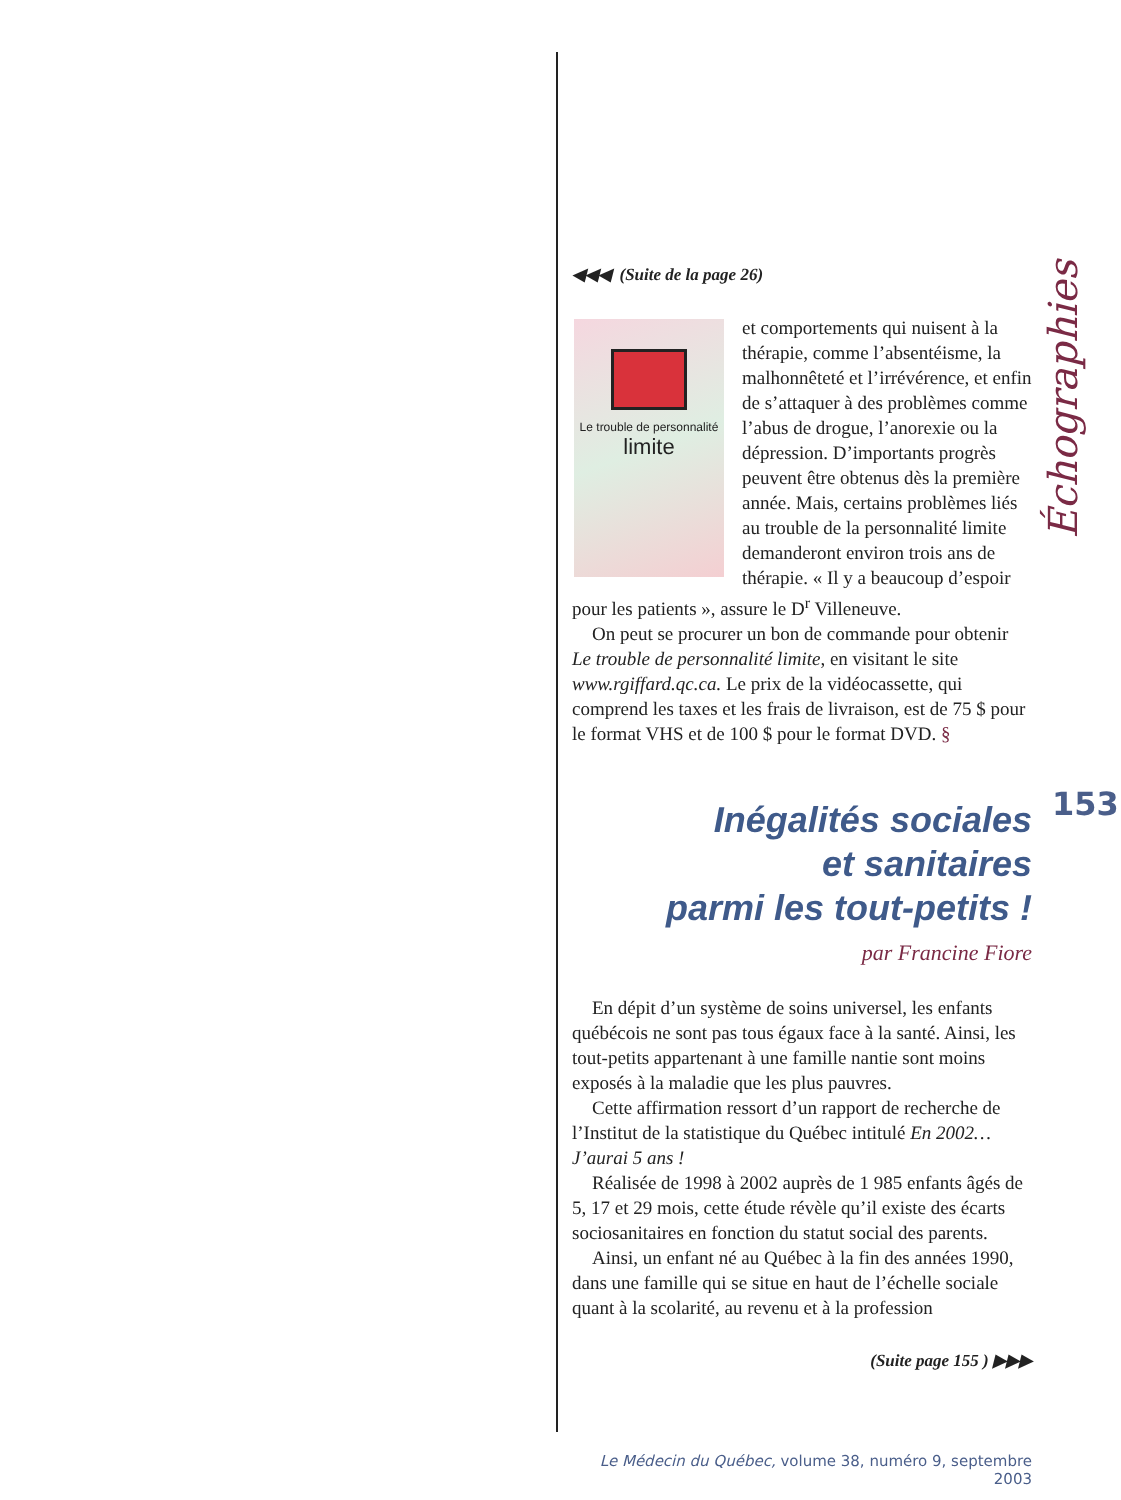Échographies
153
◀◀◀ (Suite de la page 26)
Le trouble de personnalité
limite
et comportements qui nuisent à la thérapie, comme l’absentéisme, la malhonnêteté et l’irrévérence, et enfin de s’attaquer à des problèmes comme l’abus de drogue, l’anorexie ou la dépression. D’importants progrès peuvent être obtenus dès la première année. Mais, certains problèmes liés au trouble de la personnalité limite demanderont environ trois ans de thérapie. « Il y a beaucoup d’espoir pour les patients », assure le D<sup>r</sup> Villeneuve.
On peut se procurer un bon de commande pour obtenir Le trouble de personnalité limite, en visitant le site www.rgiffard.qc.ca. Le prix de la vidéocassette, qui comprend les taxes et les frais de livraison, est de 75 $ pour le format VHS et de 100 $ pour le format DVD. §
Inégalités sociales
et sanitaires
parmi les tout-petits !
par Francine Fiore
En dépit d’un système de soins universel, les enfants québécois ne sont pas tous égaux face à la santé. Ainsi, les tout-petits appartenant à une famille nantie sont moins exposés à la maladie que les plus pauvres.
Cette affirmation ressort d’un rapport de recherche de l’Institut de la statistique du Québec intitulé En 2002… J’aurai 5 ans !
Réalisée de 1998 à 2002 auprès de 1 985 enfants âgés de 5, 17 et 29 mois, cette étude révèle qu’il existe des écarts sociosanitaires en fonction du statut social des parents.
Ainsi, un enfant né au Québec à la fin des années 1990, dans une famille qui se situe en haut de l’échelle sociale quant à la scolarité, au revenu et à la profession
(Suite page 155 ) ▶▶▶
Le Médecin du Québec, volume 38, numéro 9, septembre 2003